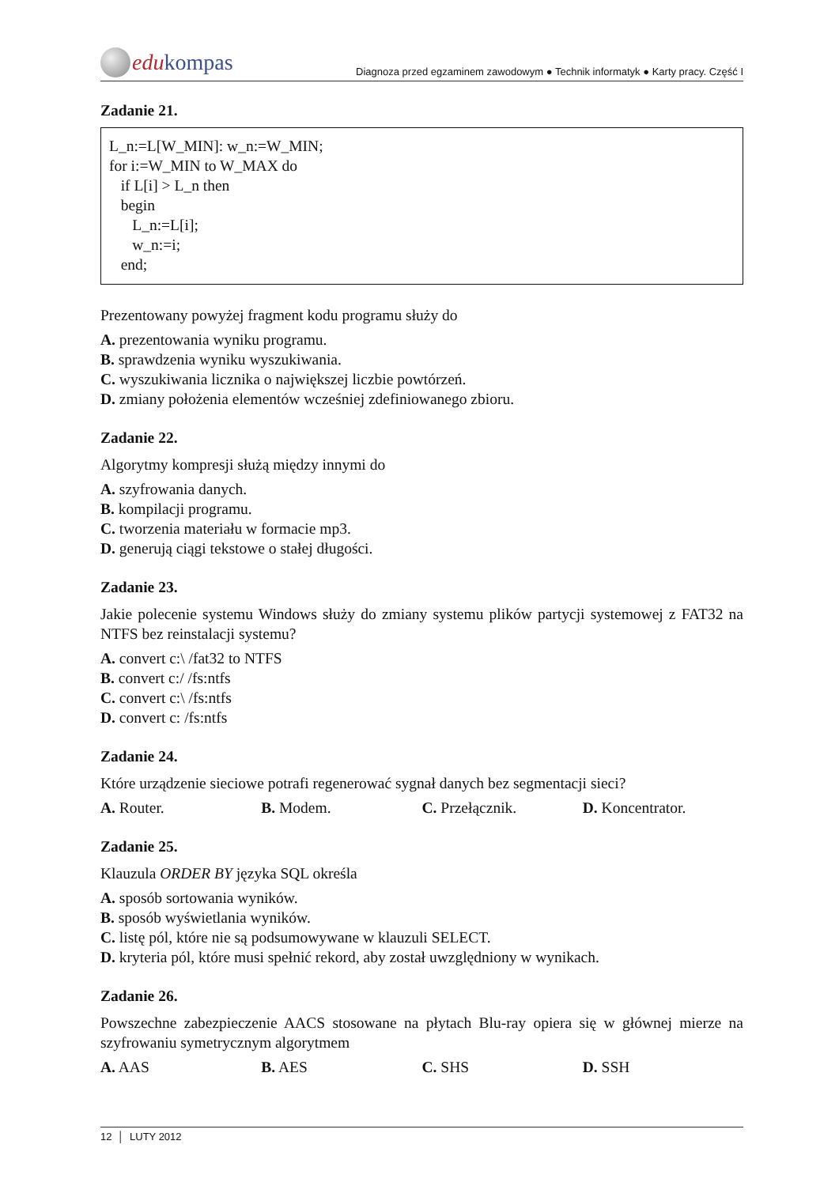edu kompas
Diagnoza przed egzaminem zawodowym ● Technik informatyk ● Karty pracy. Część I
Zadanie 21.
L_n:=L[W_MIN]: w_n:=W_MIN;
for i:=W_MIN to W_MAX do
if L[i] > L_n then
begin
L_n:=L[i];
w_n:=i;
end;
Prezentowany powyżej fragment kodu programu służy do
A. prezentowania wyniku programu.
B. sprawdzenia wyniku wyszukiwania.
C. wyszukiwania licznika o największej liczbie powtórzeń.
D. zmiany położenia elementów wcześniej zdefiniowanego zbioru.
Zadanie 22.
Algorytmy kompresji służą między innymi do
A. szyfrowania danych.
B. kompilacji programu.
C. tworzenia materiału w formacie mp3.
D. generują ciągi tekstowe o stałej długości.
Zadanie 23.
Jakie polecenie systemu Windows służy do zmiany systemu plików partycji systemowej z FAT32 na NTFS bez reinstalacji systemu?
A. convert c:\ /fat32 to NTFS
B. convert c:/ /fs:ntfs
C. convert c:\ /fs:ntfs
D. convert c: /fs:ntfs
Zadanie 24.
Które urządzenie sieciowe potrafi regenerować sygnał danych bez segmentacji sieci?
A. Router. B. Modem. C. Przełącznik. D. Koncentrator.
Zadanie 25.
Klauzula ORDER BY języka SQL określa
A. sposób sortowania wyników.
B. sposób wyświetlania wyników.
C. listę pól, które nie są podsumowywane w klauzuli SELECT.
D. kryteria pól, które musi spełnić rekord, aby został uwzględniony w wynikach.
Zadanie 26.
Powszechne zabezpieczenie AACS stosowane na płytach Blu-ray opiera się w głównej mierze na szyfrowaniu symetrycznym algorytmem
A. AAS B. AES C. SHS D. SSH
12 │ LUTY 2012